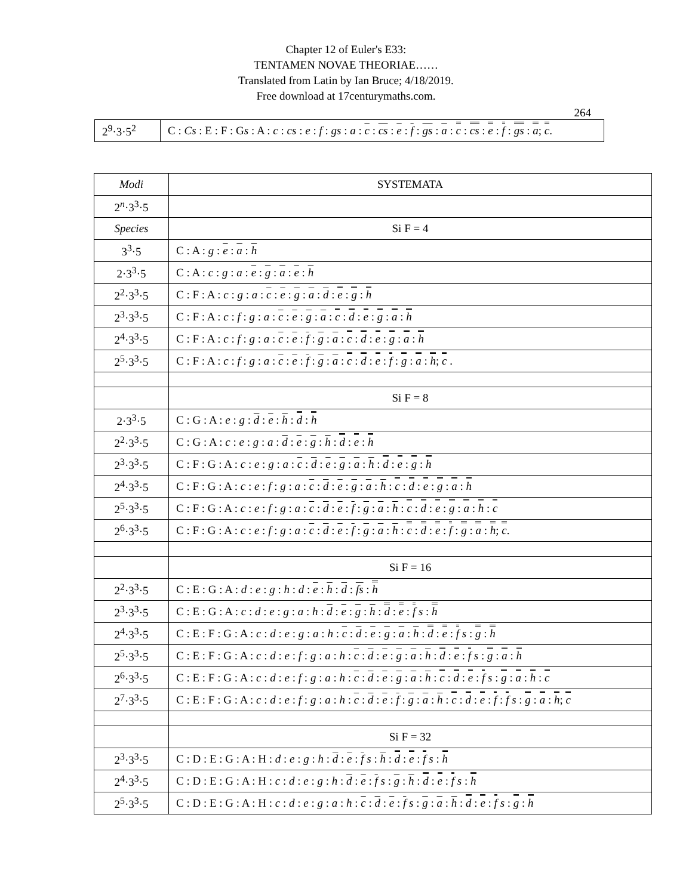Chapter 12 of Euler's E33:
TENTAMEN NOVAE THEORIAE……
Translated from Latin by Ian Bruce; 4/18/2019.
Free download at 17centurymaths.com.
264
| 2<sup>9</sup>·3·5<sup>2</sup> | C : Cs : E : F : G s : A : c : cs : e : f : gs : a : c : cs : e : f : gs : a : c : cs : e : f : gs : a ; c . |
| Modi | SYSTEMATA |
| --- | --- |
| 2<sup>n</sup>·3<sup>3</sup>·5 | |
| Species | Si F = 4 |
| 3<sup>3</sup>·5 | C : A : g : e : a : h |
| 2·3<sup>3</sup>·5 | C : A : c : g : a : e : g : a : e : h |
| 2<sup>2</sup>·3<sup>3</sup>·5 | C : F : A : c : g : a : c : e : g : a : d : e : g : h |
| 2<sup>3</sup>·3<sup>3</sup>·5 | C : F : A : c : f : g : a : c : e : g : a : c : d : e : g : a : h |
| 2<sup>4</sup>·3<sup>3</sup>·5 | C : F : A : c : f : g : a : c : e : f : g : a : c : d : e : g : a : h |
| 2<sup>5</sup>·3<sup>3</sup>·5 | C : F : A : c : f : g : a : c : e : f : g : a : c : d : e : f : g : a : h ; c . |
| | Si F = 8 |
| 2·3<sup>3</sup>·5 | C : G : A : e : g : d : e : h : d : h |
| 2<sup>2</sup>·3<sup>3</sup>·5 | C : G : A : c : e : g : a : d : e : g : h : d : e : h |
| 2<sup>3</sup>·3<sup>3</sup>·5 | C : F : G : A : c : e : g : a : c : d : e : g : a : h : d : e : g : h |
| 2<sup>4</sup>·3<sup>3</sup>·5 | C : F : G : A : c : e : f : g : a : c : d : e : g : a : h : c : d : e : g : a : h |
| 2<sup>5</sup>·3<sup>3</sup>·5 | C : F : G : A : c : e : f : g : a : c : d : e : f : g : a : h : c : d : e : g : a : h : c |
| 2<sup>6</sup>·3<sup>3</sup>·5 | C : F : G : A : c : e : f : g : a : c : d : e : f : g : a : h : c : d : e : f : g : a : h ; c . |
| | Si F = 16 |
| 2<sup>2</sup>·3<sup>3</sup>·5 | C : E : G : A : d : e : g : h : d : e : h : d : fs : h |
| 2<sup>3</sup>·3<sup>3</sup>·5 | C : E : G : A : c : d : e : g : a : h : d : e : g : h : d : e : f s : h |
| 2<sup>4</sup>·3<sup>3</sup>·5 | C : E : F : G : A : c : d : e : g : a : h : c : d : e : g : a : h : d : e : f s : g : h |
| 2<sup>5</sup>·3<sup>3</sup>·5 | C : E : F : G : A : c : d : e : f : g : a : h : c : d : e : g : a : h : d : e : f s : g : a : h |
| 2<sup>6</sup>·3<sup>3</sup>·5 | C : E : F : G : A : c : d : e : f : g : a : h : c : d : e : g : a : h : c : d : e : f s : g : a : h : c |
| 2<sup>7</sup>·3<sup>3</sup>·5 | C : E : F : G : A : c : d : e : f : g : a : h : c : d : e : f : g : a : h : c : d : e : f : f s : g : a : h ; c |
| | Si F = 32 |
| 2<sup>3</sup>·3<sup>3</sup>·5 | C : D : E : G : A : H : d : e : g : h : d : e : f s : h : d : e : f s : h |
| 2<sup>4</sup>·3<sup>3</sup>·5 | C : D : E : G : A : H : c : d : e : g : h : d : e : f s : g : h : d : e : f s : h |
| 2<sup>5</sup>·3<sup>3</sup>·5 | C : D : E : G : A : H : c : d : e : g : a : h : c : d : e : f s : g : a : h : d : e : f s : g : h |